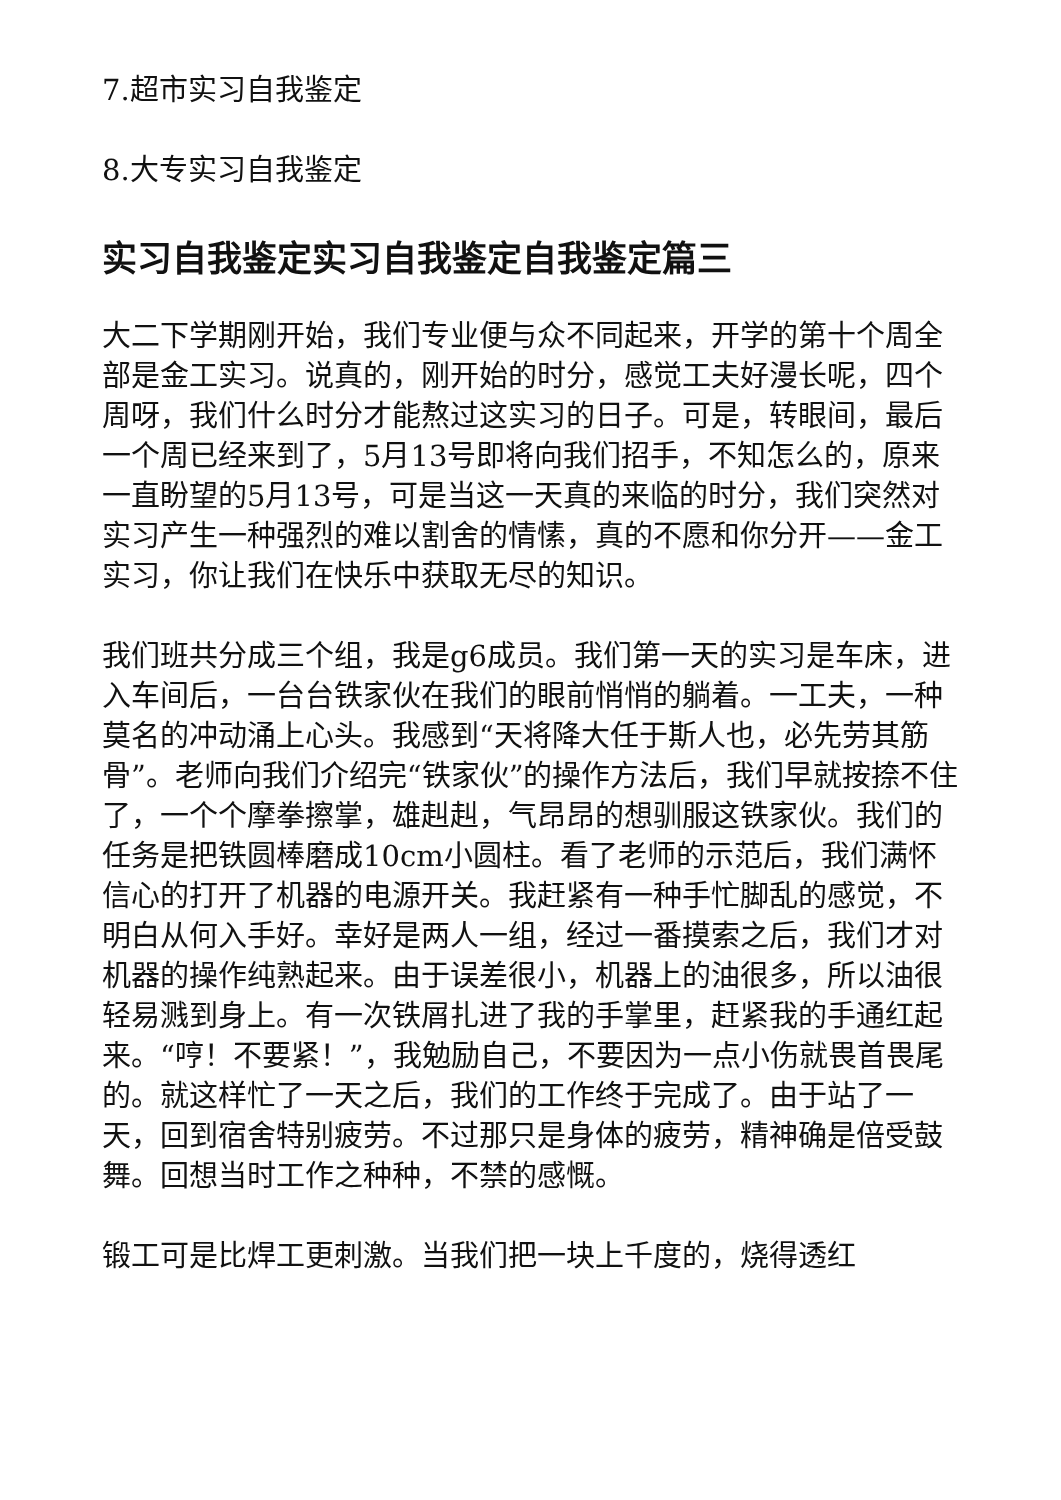7.超市实习自我鉴定
8.大专实习自我鉴定
实习自我鉴定实习自我鉴定自我鉴定篇三
大二下学期刚开始，我们专业便与众不同起来，开学的第十个周全部是金工实习。说真的，刚开始的时分，感觉工夫好漫长呢，四个周呀，我们什么时分才能熬过这实习的日子。可是，转眼间，最后一个周已经来到了，5月13号即将向我们招手，不知怎么的，原来一直盼望的5月13号，可是当这一天真的来临的时分，我们突然对实习产生一种强烈的难以割舍的情愫，真的不愿和你分开——金工实习，你让我们在快乐中获取无尽的知识。
我们班共分成三个组，我是g6成员。我们第一天的实习是车床，进入车间后，一台台铁家伙在我们的眼前悄悄的躺着。一工夫，一种莫名的冲动涌上心头。我感到“天将降大任于斯人也，必先劳其筋骨”。老师向我们介绍完“铁家伙”的操作方法后，我们早就按捺不住了，一个个摩拳擦掌，雄赳赳，气昂昂的想驯服这铁家伙。我们的任务是把铁圆棒磨成10cm小圆柱。看了老师的示范后，我们满怀信心的打开了机器的电源开关。我赶紧有一种手忙脚乱的感觉，不明白从何入手好。幸好是两人一组，经过一番摸索之后，我们才对机器的操作纯熟起来。由于误差很小，机器上的油很多，所以油很轻易溅到身上。有一次铁屑扎进了我的手掌里，赶紧我的手通红起来。“哼！不要紧！”，我勉励自己，不要因为一点小伤就畏首畏尾的。就这样忙了一天之后，我们的工作终于完成了。由于站了一天，回到宿舍特别疲劳。不过那只是身体的疲劳，精神确是倍受鼓舞。回想当时工作之种种，不禁的感慨。
锻工可是比焊工更刺激。当我们把一块上千度的，烧得透红